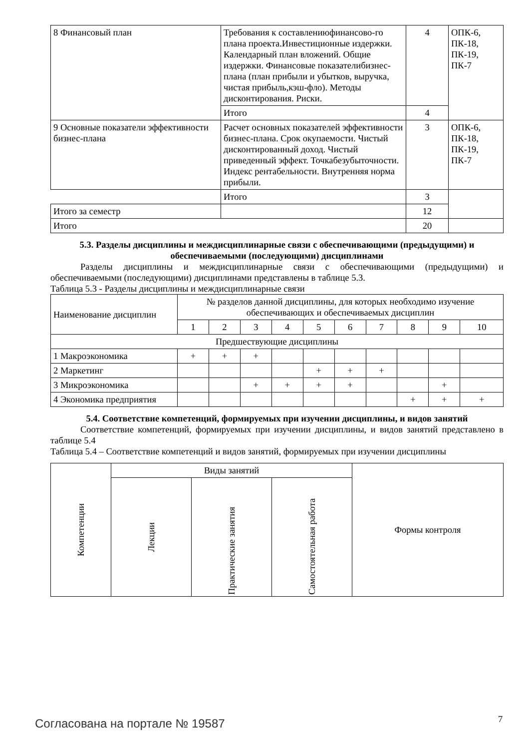| 8 Финансовый план | Требования к составлениюфинансово-го плана проекта.Инвестиционные издержки. Календарный план вложений. Общие издержки. Финансовые показателибизнес-плана (план прибыли и убытков, выручка, чистая прибыль,кэш-фло). Методы дисконтирования. Риски. | 4 | ОПК-6, ПК-18, ПК-19, ПК-7 |
| | Итого | 4 | |
| 9 Основные показатели эффективности бизнес-плана | Расчет основных показателей эффективности бизнес-плана. Срок окупаемости. Чистый дисконтированный доход. Чистый приведенный эффект. Точкабезубыточности. Индекс рентабельности. Внутренняя норма прибыли. | 3 | ОПК-6, ПК-18, ПК-19, ПК-7 |
| | Итого | 3 | |
| Итого за семестр | | 12 | |
| Итого | | 20 | |
5.3. Разделы дисциплины и междисциплинарные связи с обеспечивающими (предыдущими) и обеспечиваемыми (последующими) дисциплинами
Разделы дисциплины и междисциплинарные связи с обеспечивающими (предыдущими) и обеспечиваемыми (последующими) дисциплинами представлены в таблице 5.3.
Таблица 5.3 - Разделы дисциплины и междисциплинарные связи
| Наименование дисциплин | № разделов данной дисциплины, для которых необходимо изучение обеспечивающих и обеспечиваемых дисциплин | | | | | | | | | |
| | 1 | 2 | 3 | 4 | 5 | 6 | 7 | 8 | 9 | 10 |
| Предшествующие дисциплины | | | | | | | | | | |
| 1 Макроэкономика | + | + | + | | | | | | | |
| 2 Маркетинг | | | | | + | + | + | | | |
| 3 Микроэкономика | | | + | + | + | + | | | + | |
| 4 Экономика предприятия | | | | | | | | + | + | + |
5.4. Соответствие компетенций, формируемых при изучении дисциплины, и видов занятий
Соответствие компетенций, формируемых при изучении дисциплины, и видов занятий представлено в таблице 5.4
Таблица 5.4 – Соответствие компетенций и видов занятий, формируемых при изучении дисциплины
| Компетенции | Виды занятий | | | Формы контроля |
| | Лекции | Практические занятия | Самостоятельная работа | |
Согласована на портале № 19587 7